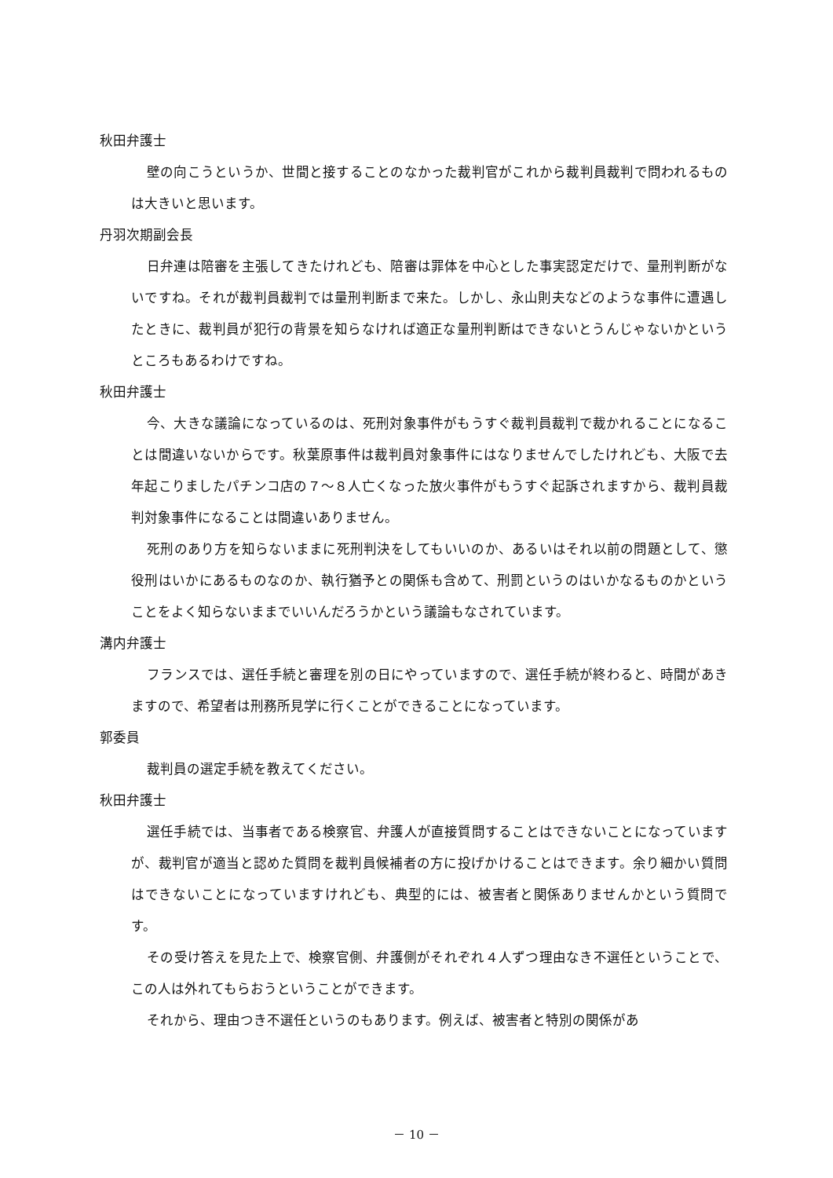秋田弁護士
壁の向こうというか、世間と接することのなかった裁判官がこれから裁判員裁判で問われるものは大きいと思います。
丹羽次期副会長
日弁連は陪審を主張してきたけれども、陪審は罪体を中心とした事実認定だけで、量刑判断がないですね。それが裁判員裁判では量刑判断まで来た。しかし、永山則夫などのような事件に遭遇したときに、裁判員が犯行の背景を知らなければ適正な量刑判断はできないとうんじゃないかというところもあるわけですね。
秋田弁護士
今、大きな議論になっているのは、死刑対象事件がもうすぐ裁判員裁判で裁かれることになることは間違いないからです。秋葉原事件は裁判員対象事件にはなりませんでしたけれども、大阪で去年起こりましたパチンコ店の７～８人亡くなった放火事件がもうすぐ起訴されますから、裁判員裁判対象事件になることは間違いありません。
死刑のあり方を知らないままに死刑判決をしてもいいのか、あるいはそれ以前の問題として、懲役刑はいかにあるものなのか、執行猶予との関係も含めて、刑罰というのはいかなるものかということをよく知らないままでいいんだろうかという議論もなされています。
溝内弁護士
フランスでは、選任手続と審理を別の日にやっていますので、選任手続が終わると、時間があきますので、希望者は刑務所見学に行くことができることになっています。
郭委員
裁判員の選定手続を教えてください。
秋田弁護士
選任手続では、当事者である検察官、弁護人が直接質問することはできないことになっていますが、裁判官が適当と認めた質問を裁判員候補者の方に投げかけることはできます。余り細かい質問はできないことになっていますけれども、典型的には、被害者と関係ありませんかという質問です。
その受け答えを見た上で、検察官側、弁護側がそれぞれ４人ずつ理由なき不選任ということで、この人は外れてもらおうということができます。
それから、理由つき不選任というのもあります。例えば、被害者と特別の関係があ
－ 10 －